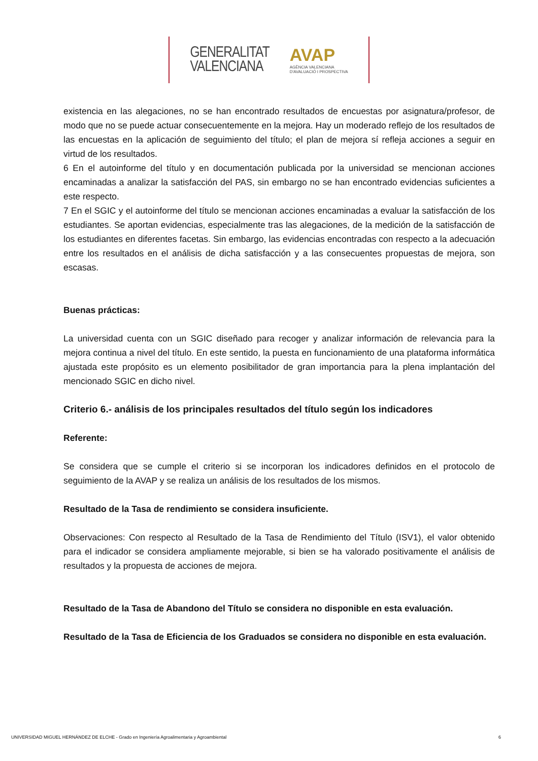GENERALITAT
VALENCIANA
AVAP
AGÈNCIA VALENCIANA
D'AVALUACIÓ I PROSPECTIVA
existencia en las alegaciones, no se han encontrado resultados de encuestas por asignatura/profesor, de modo que no se puede actuar consecuentemente en la mejora. Hay un moderado reflejo de los resultados de las encuestas en la aplicación de seguimiento del título; el plan de mejora sí refleja acciones a seguir en virtud de los resultados.
6 En el autoinforme del título y en documentación publicada por la universidad se mencionan acciones encaminadas a analizar la satisfacción del PAS, sin embargo no se han encontrado evidencias suficientes a este respecto.
7 En el SGIC y el autoinforme del título se mencionan acciones encaminadas a evaluar la satisfacción de los estudiantes. Se aportan evidencias, especialmente tras las alegaciones, de la medición de la satisfacción de los estudiantes en diferentes facetas. Sin embargo, las evidencias encontradas con respecto a la adecuación entre los resultados en el análisis de dicha satisfacción y a las consecuentes propuestas de mejora, son escasas.
Buenas prácticas:
La universidad cuenta con un SGIC diseñado para recoger y analizar información de relevancia para la mejora continua a nivel del título. En este sentido, la puesta en funcionamiento de una plataforma informática ajustada este propósito es un elemento posibilitador de gran importancia para la plena implantación del mencionado SGIC en dicho nivel.
Criterio 6.- análisis de los principales resultados del título según los indicadores
Referente:
Se considera que se cumple el criterio si se incorporan los indicadores definidos en el protocolo de seguimiento de la AVAP y se realiza un análisis de los resultados de los mismos.
Resultado de la Tasa de rendimiento se considera insuficiente.
Observaciones: Con respecto al Resultado de la Tasa de Rendimiento del Título (ISV1), el valor obtenido para el indicador se considera ampliamente mejorable, si bien se ha valorado positivamente el análisis de resultados y la propuesta de acciones de mejora.
Resultado de la Tasa de Abandono del Título se considera no disponible en esta evaluación.
Resultado de la Tasa de Eficiencia de los Graduados se considera no disponible en esta evaluación.
UNIVERSIDAD MIGUEL HERNÁNDEZ DE ELCHE - Grado en Ingeniería Agroalimentaria y Agroambiental 6